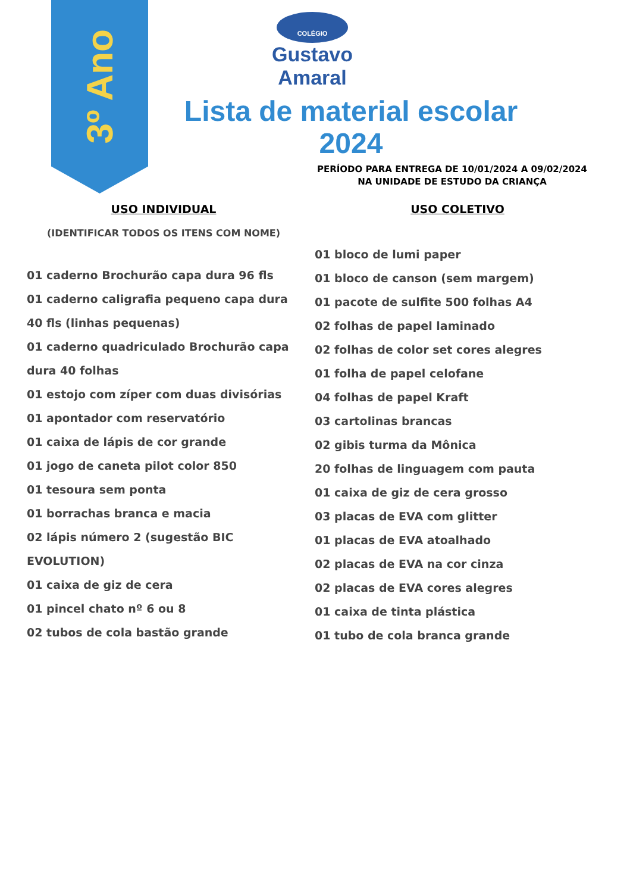3º Ano
COLÉGIO
Gustavo Amaral
Lista de material escolar
2024
PERÍODO PARA ENTREGA DE 10/01/2024 A 09/02/2024
NA UNIDADE DE ESTUDO DA CRIANÇA
USO INDIVIDUAL
(IDENTIFICAR TODOS OS ITENS COM NOME)
01 caderno Brochurão capa dura 96 fls
01 caderno caligrafia pequeno capa dura 40 fls (linhas pequenas)
01 caderno quadriculado Brochurão capa dura 40 folhas
01 estojo com zíper com duas divisórias
01 apontador com reservatório
01 caixa de lápis de cor grande
01 jogo de caneta pilot color 850
01 tesoura sem ponta
01 borrachas branca e macia
02 lápis número 2 (sugestão BIC EVOLUTION)
01 caixa de giz de cera
01 pincel chato nº 6 ou 8
02 tubos de cola bastão grande
USO COLETIVO
01 bloco de lumi paper
01 bloco de canson (sem margem)
01 pacote de sulfite 500 folhas A4
02 folhas de papel laminado
02 folhas de color set cores alegres
01 folha de papel celofane
04 folhas de papel Kraft
03 cartolinas brancas
02 gibis turma da Mônica
20 folhas de linguagem com pauta
01 caixa de giz de cera grosso
03 placas de EVA com glitter
01 placas de EVA atoalhado
02 placas de EVA na cor cinza
02 placas de EVA cores alegres
01 caixa de tinta plástica
01 tubo de cola branca grande